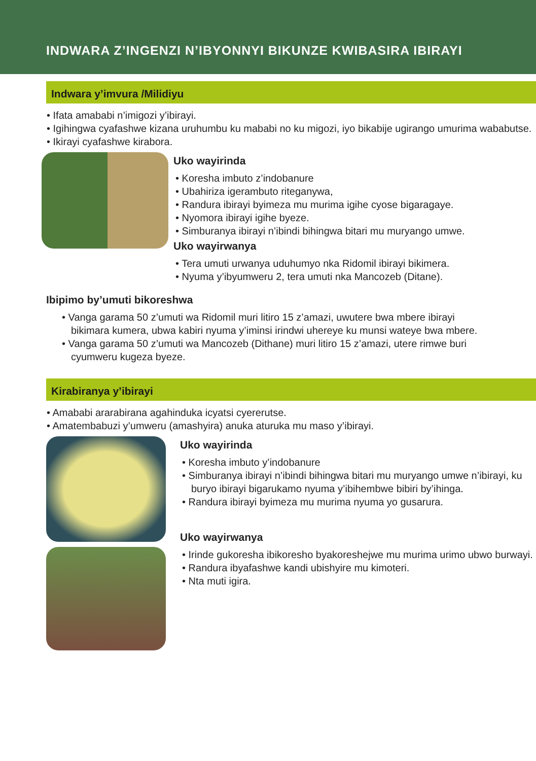INDWARA Z’INGENZI N’IBYONNYI BIKUNZE KWIBASIRA IBIRAYI
Indwara y’imvura /Milidiyu
• Ifata amababi n’imigozi y’ibirayi.
• Igihingwa cyafashwe kizana uruhumbu ku mababi no ku migozi, iyo bikabije ugirango umurima wababutse.
• Ikirayi cyafashwe kirabora.
Uko wayirinda
• Koresha imbuto z’indobanure
• Ubahiriza igerambuto riteganywa,
• Randura ibirayi byimeza mu murima igihe cyose bigaragaye.
• Nyomora ibirayi igihe byeze.
• Simburanya ibirayi n’ibindi bihingwa bitari mu muryango umwe.
Uko wayirwanya
• Tera umuti urwanya uduhumyo nka Ridomil ibirayi bikimera.
• Nyuma y’ibyumweru 2, tera umuti nka Mancozeb (Ditane).
Ibipimo by’umuti bikoreshwa
• Vanga garama 50 z’umuti wa Ridomil muri litiro 15 z’amazi, uwutere bwa mbere ibirayi bikimara kumera, ubwa kabiri nyuma y’iminsi irindwi uhereye ku munsi wateye bwa mbere.
• Vanga garama 50 z’umuti wa Mancozeb (Dithane) muri litiro 15 z’amazi, utere rimwe buri cyumweru kugeza byeze.
Kirabiranya y’ibirayi
• Amababi ararabirana agahinduka icyatsi cyererutse.
• Amatembabuzi y’umweru (amashyira) anuka aturuka mu maso y’ibirayi.
Uko wayirinda
• Koresha imbuto y’indobanure
• Simburanya ibirayi n’ibindi bihingwa bitari mu muryango umwe n’ibirayi, ku buryo ibirayi bigarukamo nyuma y’ibihembwe bibiri by’ihinga.
• Randura ibirayi byimeza mu murima nyuma yo gusarura.
Uko wayirwanya
• Irinde gukoresha ibikoresho byakoreshejwe mu murima urimo ubwo burwayi.
• Randura ibyafashwe kandi ubishyire mu kimoteri.
• Nta muti igira.